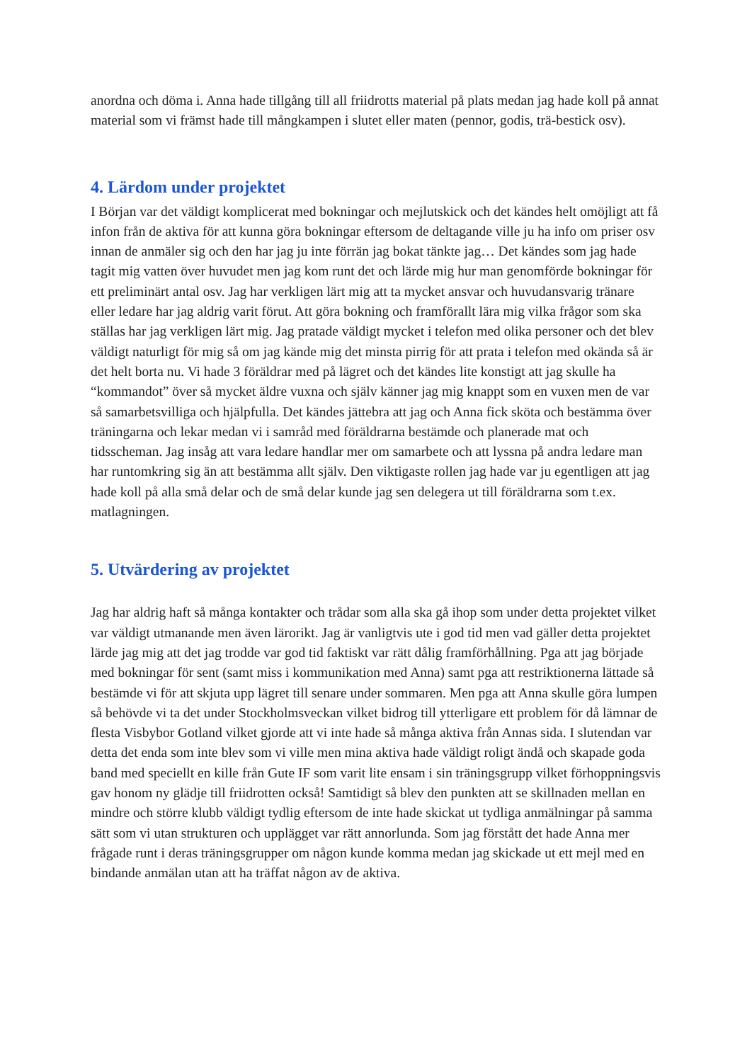anordna och döma i. Anna hade tillgång till all friidrotts material på plats medan jag hade koll på annat material som vi främst hade till mångkampen i slutet eller maten (pennor, godis, trä-bestick osv).
4. Lärdom under projektet
I Början var det väldigt komplicerat med bokningar och mejlutskick och det kändes helt omöjligt att få infon från de aktiva för att kunna göra bokningar eftersom de deltagande ville ju ha info om priser osv innan de anmäler sig och den har jag ju inte förrän jag bokat tänkte jag… Det kändes som jag hade tagit mig vatten över huvudet men jag kom runt det och lärde mig hur man genomförde bokningar för ett preliminärt antal osv. Jag har verkligen lärt mig att ta mycket ansvar och huvudansvarig tränare eller ledare har jag aldrig varit förut. Att göra bokning och framförallt lära mig vilka frågor som ska ställas har jag verkligen lärt mig. Jag pratade väldigt mycket i telefon med olika personer och det blev väldigt naturligt för mig så om jag kände mig det minsta pirrig för att prata i telefon med okända så är det helt borta nu. Vi hade 3 föräldrar med på lägret och det kändes lite konstigt att jag skulle ha “kommandot” över så mycket äldre vuxna och själv känner jag mig knappt som en vuxen men de var så samarbetsvilliga och hjälpfulla. Det kändes jättebra att jag och Anna fick sköta och bestämma över träningarna och lekar medan vi i samråd med föräldrarna bestämde och planerade mat och tidsscheman. Jag insåg att vara ledare handlar mer om samarbete och att lyssna på andra ledare man har runtomkring sig än att bestämma allt själv. Den viktigaste rollen jag hade var ju egentligen att jag hade koll på alla små delar och de små delar kunde jag sen delegera ut till föräldrarna som t.ex. matlagningen.
5. Utvärdering av projektet
Jag har aldrig haft så många kontakter och trådar som alla ska gå ihop som under detta projektet vilket var väldigt utmanande men även lärorikt. Jag är vanligtvis ute i god tid men vad gäller detta projektet lärde jag mig att det jag trodde var god tid faktiskt var rätt dålig framförhållning. Pga att jag började med bokningar för sent (samt miss i kommunikation med Anna) samt pga att restriktionerna lättade så bestämde vi för att skjuta upp lägret till senare under sommaren. Men pga att Anna skulle göra lumpen så behövde vi ta det under Stockholmsveckan vilket bidrog till ytterligare ett problem för då lämnar de flesta Visbybor Gotland vilket gjorde att vi inte hade så många aktiva från Annas sida. I slutendan var detta det enda som inte blev som vi ville men mina aktiva hade väldigt roligt ändå och skapade goda band med speciellt en kille från Gute IF som varit lite ensam i sin träningsgrupp vilket förhoppningsvis gav honom ny glädje till friidrotten också! Samtidigt så blev den punkten att se skillnaden mellan en mindre och större klubb väldigt tydlig eftersom de inte hade skickat ut tydliga anmälningar på samma sätt som vi utan strukturen och upplägget var rätt annorlunda. Som jag förstått det hade Anna mer frågade runt i deras träningsgrupper om någon kunde komma medan jag skickade ut ett mejl med en bindande anmälan utan att ha träffat någon av de aktiva.